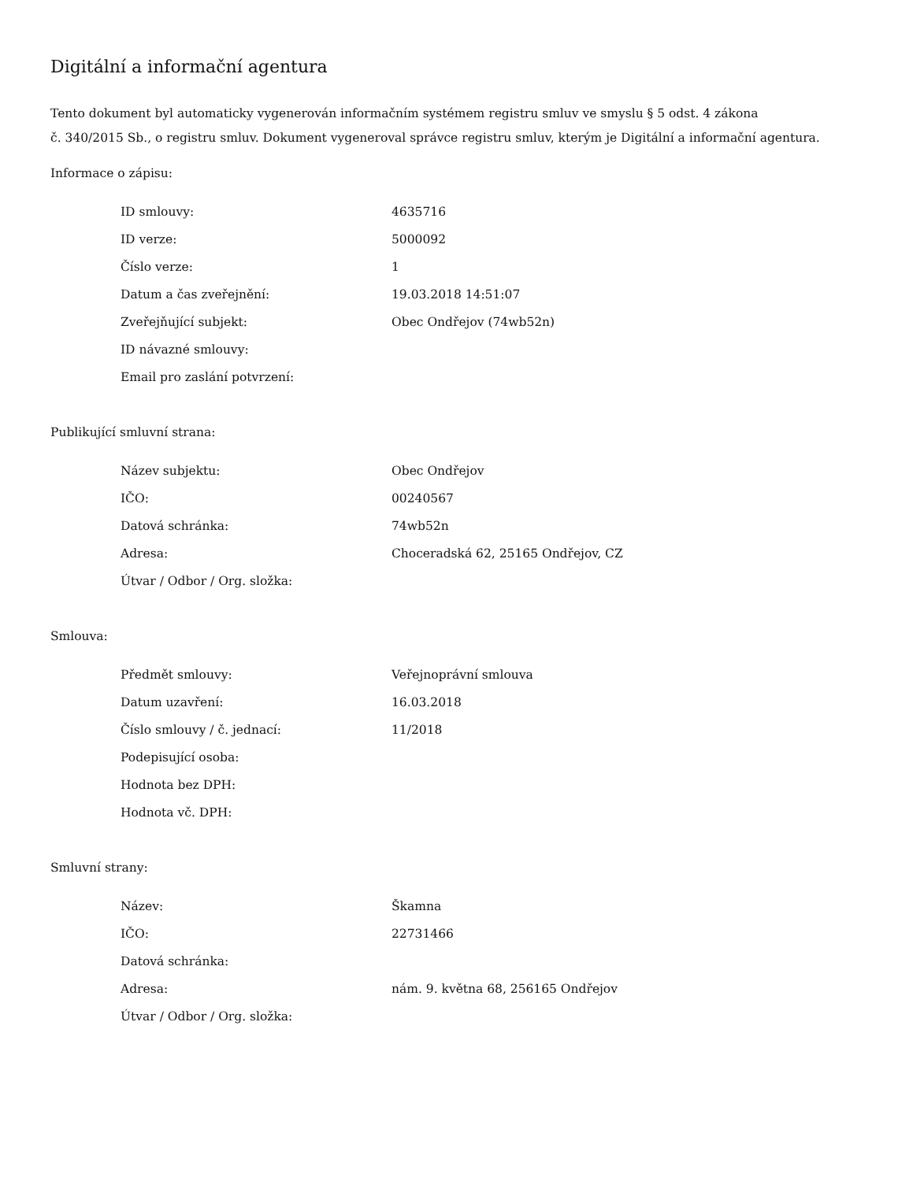Digitální a informační agentura
Tento dokument byl automaticky vygenerován informačním systémem registru smluv ve smyslu § 5 odst. 4 zákona
č. 340/2015 Sb., o registru smluv. Dokument vygeneroval správce registru smluv, kterým je Digitální a informační agentura.
Informace o zápisu:
| ID smlouvy: | 4635716 |
| ID verze: | 5000092 |
| Číslo verze: | 1 |
| Datum a čas zveřejnění: | 19.03.2018 14:51:07 |
| Zveřejňující subjekt: | Obec Ondřejov (74wb52n) |
| ID návazné smlouvy: | |
| Email pro zaslání potvrzení: | |
Publikující smluvní strana:
| Název subjektu: | Obec Ondřejov |
| IČO: | 00240567 |
| Datová schránka: | 74wb52n |
| Adresa: | Choceradská 62, 25165 Ondřejov, CZ |
| Útvar / Odbor / Org. složka: | |
Smlouva:
| Předmět smlouvy: | Veřejnoprávní smlouva |
| Datum uzavření: | 16.03.2018 |
| Číslo smlouvy / č. jednací: | 11/2018 |
| Podepisující osoba: | |
| Hodnota bez DPH: | |
| Hodnota vč. DPH: | |
Smluvní strany:
| Název: | Škamna |
| IČO: | 22731466 |
| Datová schránka: | |
| Adresa: | nám. 9. května 68, 256165 Ondřejov |
| Útvar / Odbor / Org. složka: | |